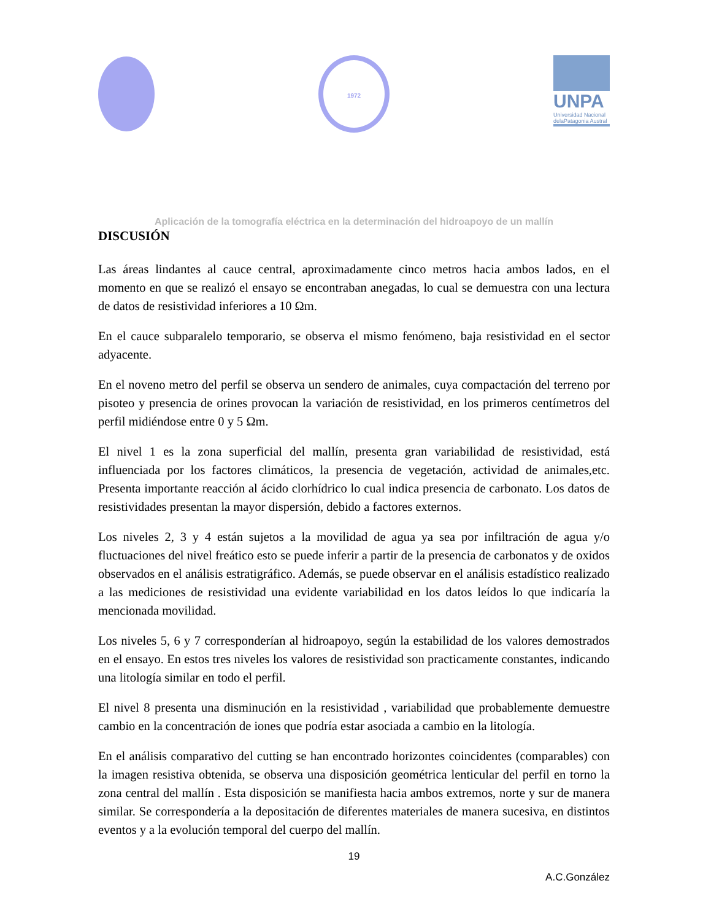1972
UNPA
Universidad Nacional delaPatagonia Austral
Aplicación de la tomografía eléctrica en la determinación del hidroapoyo de un mallín
DISCUSIÓN
Las áreas lindantes al cauce central, aproximadamente cinco metros hacia ambos lados, en el momento en que se realizó el ensayo se encontraban anegadas, lo cual se demuestra con una lectura de datos de resistividad inferiores a 10 Ωm.
En el cauce subparalelo temporario, se observa el mismo fenómeno, baja resistividad en el sector adyacente.
En el noveno metro del perfil se observa un sendero de animales, cuya compactación del terreno por pisoteo y presencia de orines provocan la variación de resistividad, en los primeros centímetros del perfil midiéndose entre 0 y 5 Ωm.
El nivel 1 es la zona superficial del mallín, presenta gran variabilidad de resistividad, está influenciada por los factores climáticos, la presencia de vegetación, actividad de animales,etc. Presenta importante reacción al ácido clorhídrico lo cual indica presencia de carbonato. Los datos de resistividades presentan la mayor dispersión, debido a factores externos.
Los niveles 2, 3 y 4 están sujetos a la movilidad de agua ya sea por infiltración de agua y/o fluctuaciones del nivel freático esto se puede inferir a partir de la presencia de carbonatos y de oxidos observados en el análisis estratigráfico. Además, se puede observar en el análisis estadístico realizado a las mediciones de resistividad una evidente variabilidad en los datos leídos lo que indicaría la mencionada movilidad.
Los niveles 5, 6 y 7 corresponderían al hidroapoyo, según la estabilidad de los valores demostrados en el ensayo. En estos tres niveles los valores de resistividad son practicamente constantes, indicando una litología similar en todo el perfil.
El nivel 8 presenta una disminución en la resistividad , variabilidad que probablemente demuestre cambio en la concentración de iones que podría estar asociada a cambio en la litología.
En el análisis comparativo del cutting se han encontrado horizontes coincidentes (comparables) con la imagen resistiva obtenida, se observa una disposición geométrica lenticular del perfil en torno la zona central del mallín . Esta disposición se manifiesta hacia ambos extremos, norte y sur de manera similar. Se correspondería a la depositación de diferentes materiales de manera sucesiva, en distintos eventos y a la evolución temporal del cuerpo del mallín.
19
A.C.González